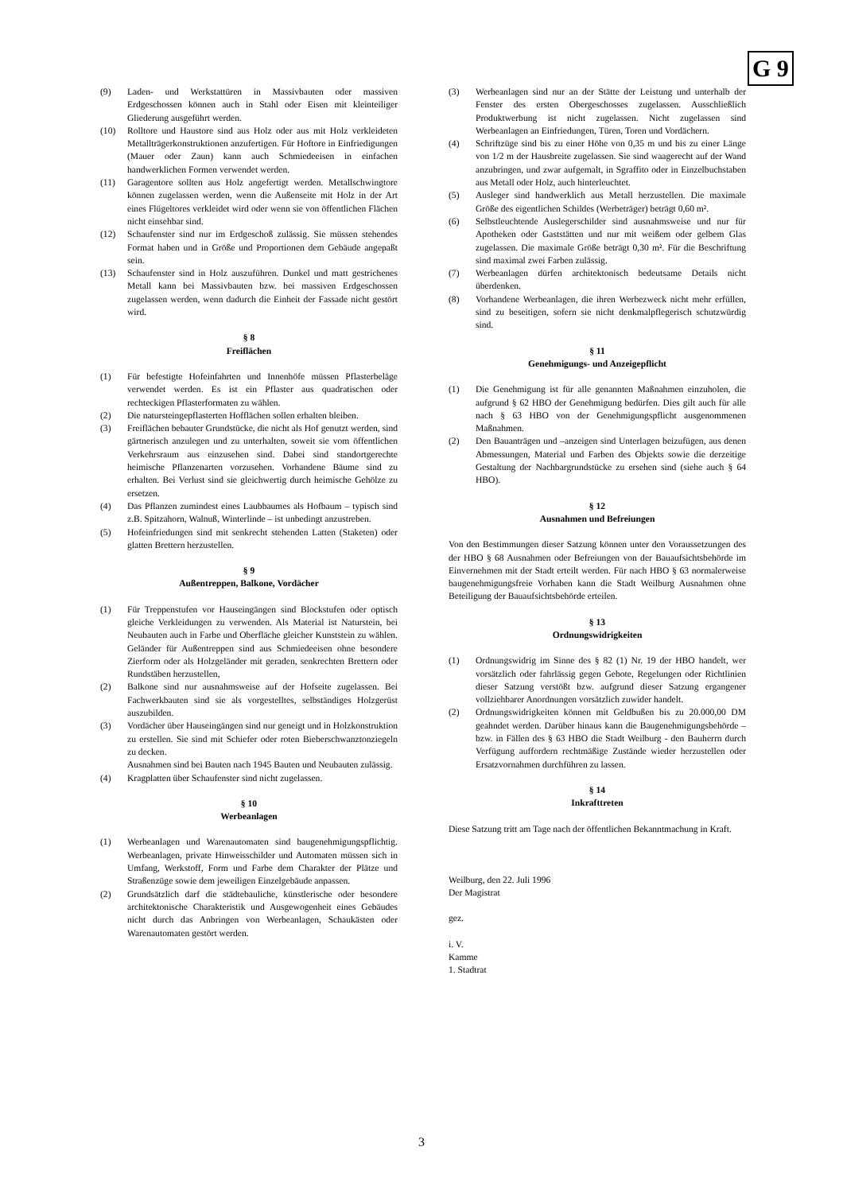G 9
(9) Laden- und Werkstattüren in Massivbauten oder massiven Erdgeschossen können auch in Stahl oder Eisen mit kleinteiliger Gliederung ausgeführt werden.
(10) Rolltore und Haustore sind aus Holz oder aus mit Holz verkleideten Metallträgerkonstruktionen anzufertigen. Für Hoftore in Einfriedigungen (Mauer oder Zaun) kann auch Schmiedeeisen in einfachen handwerklichen Formen verwendet werden.
(11) Garagentore sollten aus Holz angefertigt werden. Metallschwingtore können zugelassen werden, wenn die Außenseite mit Holz in der Art eines Flügeltores verkleidet wird oder wenn sie von öffentlichen Flächen nicht einsehbar sind.
(12) Schaufenster sind nur im Erdgeschoß zulässig. Sie müssen stehendes Format haben und in Größe und Proportionen dem Gebäude angepaßt sein.
(13) Schaufenster sind in Holz auszuführen. Dunkel und matt gestrichenes Metall kann bei Massivbauten bzw. bei massiven Erdgeschossen zugelassen werden, wenn dadurch die Einheit der Fassade nicht gestört wird.
§ 8
Freiflächen
(1) Für befestigte Hofeinfahrten und Innenhöfe müssen Pflasterbeläge verwendet werden. Es ist ein Pflaster aus quadratischen oder rechteckigen Pflasterformaten zu wählen.
(2) Die natursteingepflasterten Hofflächen sollen erhalten bleiben.
(3) Freiflächen bebauter Grundstücke, die nicht als Hof genutzt werden, sind gärtnerisch anzulegen und zu unterhalten, soweit sie vom öffentlichen Verkehrsraum aus einzusehen sind. Dabei sind standortgerechte heimische Pflanzenarten vorzusehen. Vorhandene Bäume sind zu erhalten. Bei Verlust sind sie gleichwertig durch heimische Gehölze zu ersetzen.
(4) Das Pflanzen zumindest eines Laubbaumes als Hofbaum – typisch sind z.B. Spitzahorn, Walnuß, Winterlinde – ist unbedingt anzustreben.
(5) Hofeinfriedungen sind mit senkrecht stehenden Latten (Staketen) oder glatten Brettern herzustellen.
§ 9
Außentreppen, Balkone, Vordächer
(1) Für Treppenstufen vor Hauseingängen sind Blockstufen oder optisch gleiche Verkleidungen zu verwenden. Als Material ist Naturstein, bei Neubauten auch in Farbe und Oberfläche gleicher Kunststein zu wählen. Geländer für Außentreppen sind aus Schmiedeeisen ohne besondere Zierform oder als Holzgeländer mit geraden, senkrechten Brettern oder Rundstäben herzustellen,
(2) Balkone sind nur ausnahmsweise auf der Hofseite zugelassen. Bei Fachwerkbauten sind sie als vorgestelltes, selbständiges Holzgerüst auszubilden.
(3) Vordächer über Hauseingängen sind nur geneigt und in Holzkonstruktion zu erstellen. Sie sind mit Schiefer oder roten Bieberschwanztonziegeln zu decken.
Ausnahmen sind bei Bauten nach 1945 Bauten und Neubauten zulässig.
(4) Kragplatten über Schaufenster sind nicht zugelassen.
§ 10
Werbeanlagen
(1) Werbeanlagen und Warenautomaten sind baugenehmigungspflichtig. Werbeanlagen, private Hinweisschilder und Automaten müssen sich in Umfang, Werkstoff, Form und Farbe dem Charakter der Plätze und Straßenzüge sowie dem jeweiligen Einzelgebäude anpassen.
(2) Grundsätzlich darf die städtebauliche, künstlerische oder besondere architektonische Charakteristik und Ausgewogenheit eines Gebäudes nicht durch das Anbringen von Werbeanlagen, Schaukästen oder Warenautomaten gestört werden.
(3) Werbeanlagen sind nur an der Stätte der Leistung und unterhalb der Fenster des ersten Obergeschosses zugelassen. Ausschließlich Produktwerbung ist nicht zugelassen. Nicht zugelassen sind Werbeanlagen an Einfriedungen, Türen, Toren und Vordächern.
(4) Schriftzüge sind bis zu einer Höhe von 0,35 m und bis zu einer Länge von 1/2 m der Hausbreite zugelassen. Sie sind waagerecht auf der Wand anzubringen, und zwar aufgemalt, in Sgraffito oder in Einzelbuchstaben aus Metall oder Holz, auch hinterleuchtet.
(5) Ausleger sind handwerklich aus Metall herzustellen. Die maximale Größe des eigentlichen Schildes (Werbeträger) beträgt 0,60 m².
(6) Selbstleuchtende Auslegerschilder sind ausnahmsweise und nur für Apotheken oder Gaststätten und nur mit weißem oder gelbem Glas zugelassen. Die maximale Größe beträgt 0,30 m². Für die Beschriftung sind maximal zwei Farben zulässig.
(7) Werbeanlagen dürfen architektonisch bedeutsame Details nicht überdenken.
(8) Vorhandene Werbeanlagen, die ihren Werbezweck nicht mehr erfüllen, sind zu beseitigen, sofern sie nicht denkmalpflegerisch schutzwürdig sind.
§ 11
Genehmigungs- und Anzeigepflicht
(1) Die Genehmigung ist für alle genannten Maßnahmen einzuholen, die aufgrund § 62 HBO der Genehmigung bedürfen. Dies gilt auch für alle nach § 63 HBO von der Genehmigungspflicht ausgenommenen Maßnahmen.
(2) Den Bauanträgen und –anzeigen sind Unterlagen beizufügen, aus denen Abmessungen, Material und Farben des Objekts sowie die derzeitige Gestaltung der Nachbargrundstücke zu ersehen sind (siehe auch § 64 HBO).
§ 12
Ausnahmen und Befreiungen
Von den Bestimmungen dieser Satzung können unter den Voraussetzungen des der HBO § 68 Ausnahmen oder Befreiungen von der Bauaufsichtsbehörde im Einvernehmen mit der Stadt erteilt werden. Für nach HBO § 63 normalerweise baugenehmigungsfreie Vorhaben kann die Stadt Weilburg Ausnahmen ohne Beteiligung der Bauaufsichtsbehörde erteilen.
§ 13
Ordnungswidrigkeiten
(1) Ordnungswidrig im Sinne des § 82 (1) Nr. 19 der HBO handelt, wer vorsätzlich oder fahrlässig gegen Gebote, Regelungen oder Richtlinien dieser Satzung verstößt bzw. aufgrund dieser Satzung ergangener vollziehbarer Anordnungen vorsätzlich zuwider handelt.
(2) Ordnungswidrigkeiten können mit Geldbußen bis zu 20.000,00 DM geahndet werden. Darüber hinaus kann die Baugenehmigungsbehörde – bzw. in Fällen des § 63 HBO die Stadt Weilburg - den Bauherrn durch Verfügung auffordern rechtmäßige Zustände wieder herzustellen oder Ersatzvornahmen durchführen zu lassen.
§ 14
Inkrafttreten
Diese Satzung tritt am Tage nach der öffentlichen Bekanntmachung in Kraft.
Weilburg, den 22. Juli 1996
Der Magistrat
gez.
i. V.
Kamme
1. Stadtrat
3